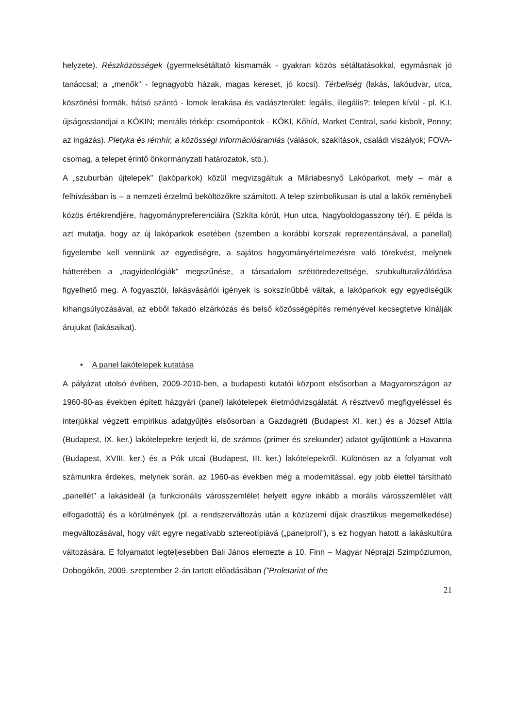helyzete). Részközösségek (gyermeksétáltató kismamák - gyakran közös sétáltatásokkal, egymásnak jó tanáccsal; a „menők” - legnagyobb házak, magas kereset, jó kocsi). Térbeliség (lakás, lakóudvar, utca, köszönési formák, hátsó szántó - lomok lerakása és vadászterület: legális, illegális?; telepen kívül - pl. K.I. újságosstandjai a KÖKIN; mentális térkép: csomópontok - KÖKI, Kőhíd, Market Central, sarki kisbolt, Penny; az ingázás). Pletyka és rémhír, a közösségi információáramlás (válások, szakítások, családi viszályok; FOVA-csomag, a telepet érintő önkormányzati határozatok, stb.).
A „szuburbán újtelepek” (lakóparkok) közül megvizsgáltuk a Máriabesnyő Lakóparkot, mely – már a felhívásában is – a nemzeti érzelmű beköltözőkre számított. A telep szimbolikusan is utal a lakók reménybeli közös értékrendjére, hagyománypreferenciáira (Szkíta körút, Hun utca, Nagyboldogasszony tér). E példa is azt mutatja, hogy az új lakóparkok esetében (szemben a korábbi korszak reprezentánsával, a panellal) figyelembe kell vennünk az egyediségre, a sajátos hagyományértelmezésre való törekvést, melynek hátterében a „nagyideológiák” megszűnése, a társadalom széttöredezettsége, szubkulturalizálódása figyelhető meg. A fogyasztói, lakásvásárlói igények is sokszínűbbé váltak, a lakóparkok egy egyediségük kihangsúlyozásával, az ebből fakadó elzárkózás és belső közösségépítés reményével kecsegtetve kínálják árujukat (lakásaikat).
• A panel lakótelepek kutatása
A pályázat utolsó évében, 2009-2010-ben, a budapesti kutatói központ elsősorban a Magyarországon az 1960-80-as években épített házgyári (panel) lakótelepek életmódvizsgálatát. A résztvevő megfigyeléssel és interjúkkal végzett empirikus adatgyűjtés elsősorban a Gazdagréti (Budapest XI. ker.) és a József Attila (Budapest, IX. ker.) lakótelepekre terjedt ki, de számos (primer és szekunder) adatot gyűjtöttünk a Havanna (Budapest, XVIII. ker.) és a Pók utcai (Budapest, III. ker.) lakótelepekről. Különösen az a folyamat volt számunkra érdekes, melynek során, az 1960-as években még a modernitással, egy jobb élettel társítható „panellét” a lakásideál (a funkcionális városszemlélet helyett egyre inkább a morális városszemlélet vált elfogadottá) és a körülmények (pl. a rendszerváltozás után a közüzemi díjak drasztikus megemelkedése) megváltozásával, hogy vált egyre negatívabb sztereotípiává („panelproli”), s ez hogyan hatott a lakáskultúra változására. E folyamatot legteljesebben Bali János elemezte a 10. Finn – Magyar Néprajzi Szimpóziumon, Dobogókőn, 2009. szeptember 2-án tartott előadásában ("Proletariat of the
21